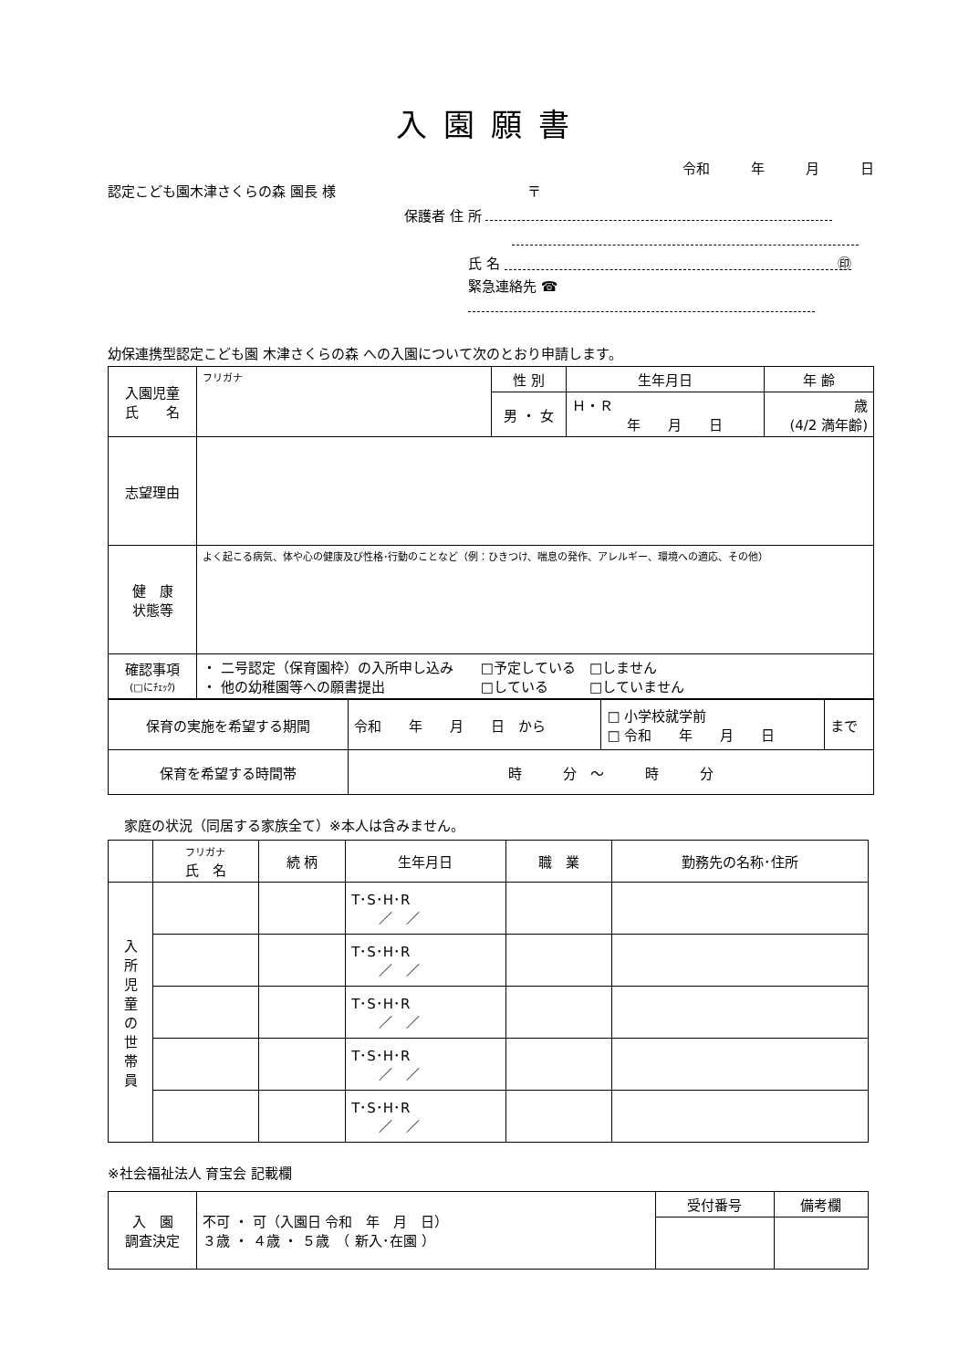入園願書
令和　　　年　　　月　　　日
認定こども園木津さくらの森 園長 様　　　　　　　　　　　　　　〒
保護者 住 所
氏 名 ㊞
緊急連絡先 ☎
幼保連携型認定こども園 木津さくらの森 への入園について次のとおり申請します。
| 入園児童 氏 名 | フリガナ | 性 別 | 生年月日 | 年 齢 |
| | | 男 ・ 女 | Ｈ・Ｒ 年 月 日 | 歳 (4/2 満年齢) |
| 志望理由 | | | | |
| 健 康 状態等 | よく起こる病気、体や心の健康及び性格･行動のことなど（例：ひきつけ、喘息の発作、アレルギー、環境への適応、その他） | | | |
| 確認事項 (□にﾁｪｯｸ) | ・ 二号認定（保育園枠）の入所申し込み □予定している □しません ・ 他の幼稚園等への願書提出 □している □していません | | | |
| 保育の実施を希望する期間 | 令和 年 月 日 から | □ 小学校就学前 □ 令和 年 月 日 | まで |
| 保育を希望する時間帯 | 時 分 ～ 時 分 | | |
家庭の状況（同居する家族全て）※本人は含みません。
| | フリガナ 氏 名 | 続 柄 | 生年月日 | 職 業 | 勤務先の名称･住所 |
| --- | --- | --- | --- | --- | --- |
| 入 所 児 童 の 世 帯 員 | | | T･S･H･R ／ ／ | | |
| | | | T･S･H･R ／ ／ | | |
| | | | T･S･H･R ／ ／ | | |
| | | | T･S･H･R ／ ／ | | |
| | | | T･S･H･R ／ ／ | | |
※社会福祉法人 育宝会 記載欄
| 入 園 調査決定 | 不可 ・ 可（入園日 令和 年 月 日） ３歳 ・ ４歳 ・ ５歳 （ 新入･在園 ） | 受付番号 | 備考欄 |